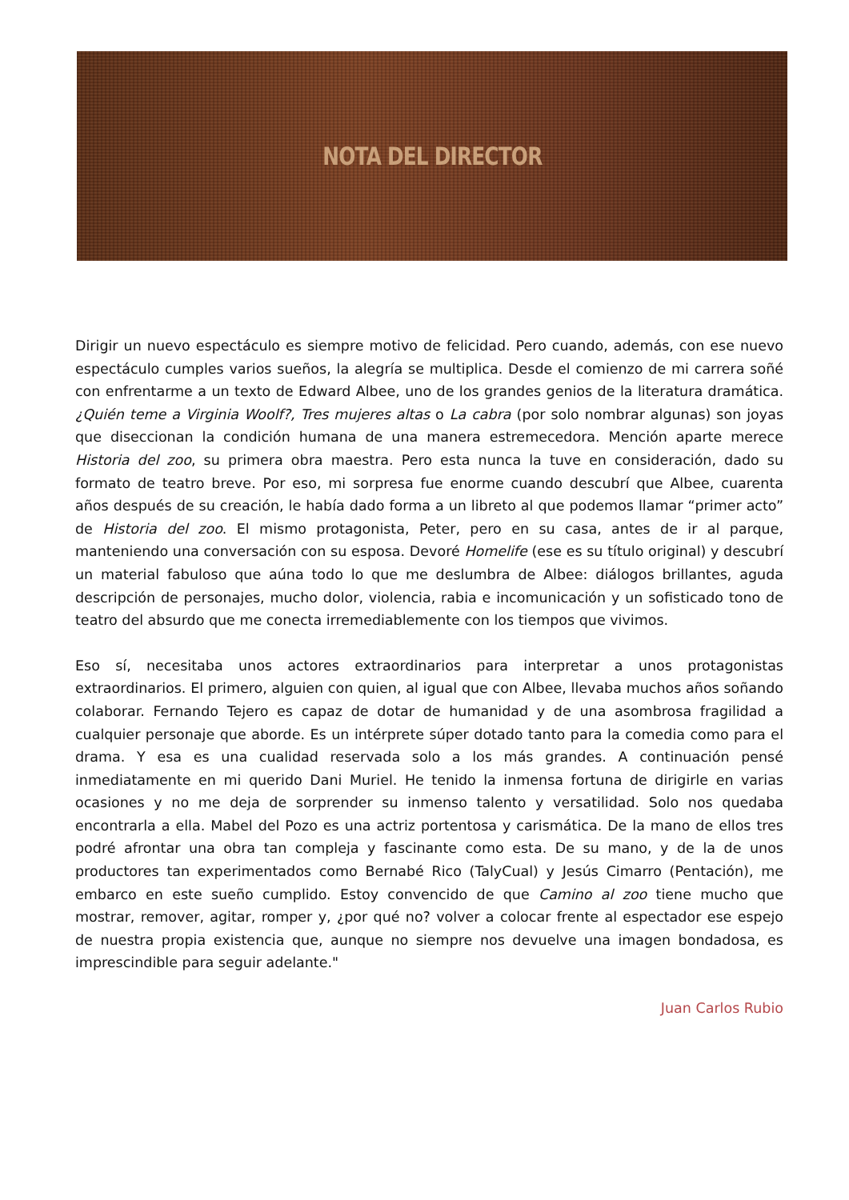NOTA DEL DIRECTOR
Dirigir un nuevo espectáculo es siempre motivo de felicidad. Pero cuando, además, con ese nuevo espectáculo cumples varios sueños, la alegría se multiplica. Desde el comienzo de mi carrera soñé con enfrentarme a un texto de Edward Albee, uno de los grandes genios de la literatura dramática. ¿Quién teme a Virginia Woolf?, Tres mujeres altas o La cabra (por solo nombrar algunas) son joyas que diseccionan la condición humana de una manera estremecedora. Mención aparte merece Historia del zoo, su primera obra maestra. Pero esta nunca la tuve en consideración, dado su formato de teatro breve. Por eso, mi sorpresa fue enorme cuando descubrí que Albee, cuarenta años después de su creación, le había dado forma a un libreto al que podemos llamar “primer acto” de Historia del zoo. El mismo protagonista, Peter, pero en su casa, antes de ir al parque, manteniendo una conversación con su esposa. Devoré Homelife (ese es su título original) y descubrí un material fabuloso que aúna todo lo que me deslumbra de Albee: diálogos brillantes, aguda descripción de personajes, mucho dolor, violencia, rabia e incomunicación y un sofisticado tono de teatro del absurdo que me conecta irremediablemente con los tiempos que vivimos.
Eso sí, necesitaba unos actores extraordinarios para interpretar a unos protagonistas extraordinarios. El primero, alguien con quien, al igual que con Albee, llevaba muchos años soñando colaborar. Fernando Tejero es capaz de dotar de humanidad y de una asombrosa fragilidad a cualquier personaje que aborde. Es un intérprete súper dotado tanto para la comedia como para el drama. Y esa es una cualidad reservada solo a los más grandes. A continuación pensé inmediatamente en mi querido Dani Muriel. He tenido la inmensa fortuna de dirigirle en varias ocasiones y no me deja de sorprender su inmenso talento y versatilidad. Solo nos quedaba encontrarla a ella. Mabel del Pozo es una actriz portentosa y carismática. De la mano de ellos tres podré afrontar una obra tan compleja y fascinante como esta. De su mano, y de la de unos productores tan experimentados como Bernabé Rico (TalyCual) y Jesús Cimarro (Pentación), me embarco en este sueño cumplido. Estoy convencido de que Camino al zoo tiene mucho que mostrar, remover, agitar, romper y, ¿por qué no? volver a colocar frente al espectador ese espejo de nuestra propia existencia que, aunque no siempre nos devuelve una imagen bondadosa, es imprescindible para seguir adelante."
Juan Carlos Rubio